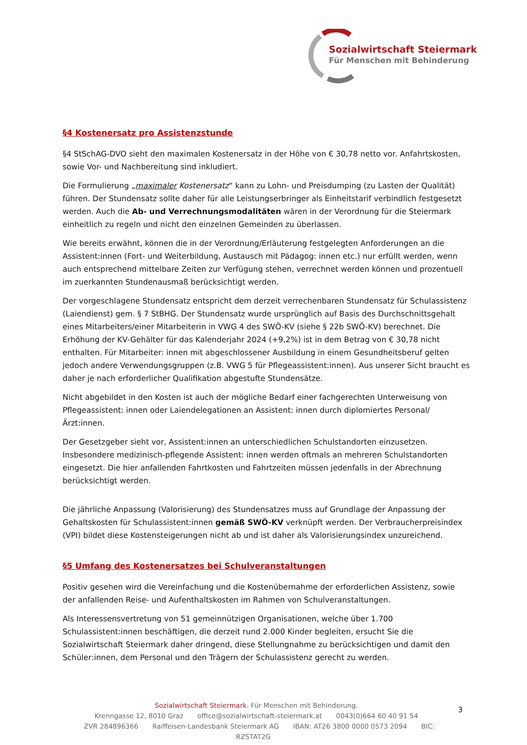Sozialwirtschaft Steiermark
Für Menschen mit Behinderung
§4 Kostenersatz pro Assistenzstunde
§4 StSchAG-DVO sieht den maximalen Kostenersatz in der Höhe von € 30,78 netto vor. Anfahrtskosten, sowie Vor- und Nachbereitung sind inkludiert.
Die Formulierung „maximaler Kostenersatz“ kann zu Lohn- und Preisdumping (zu Lasten der Qualität) führen. Der Stundensatz sollte daher für alle Leistungserbringer als Einheitstarif verbindlich festgesetzt werden. Auch die Ab- und Verrechnungsmodalitäten wären in der Verordnung für die Steiermark einheitlich zu regeln und nicht den einzelnen Gemeinden zu überlassen.
Wie bereits erwähnt, können die in der Verordnung/Erläuterung festgelegten Anforderungen an die Assistent:innen (Fort- und Weiterbildung, Austausch mit Pädagog: innen etc.) nur erfüllt werden, wenn auch entsprechend mittelbare Zeiten zur Verfügung stehen, verrechnet werden können und prozentuell im zuerkannten Stundenausmaß berücksichtigt werden.
Der vorgeschlagene Stundensatz entspricht dem derzeit verrechenbaren Stundensatz für Schulassistenz (Laiendienst) gem. § 7 StBHG. Der Stundensatz wurde ursprünglich auf Basis des Durchschnittsgehalt eines Mitarbeiters/einer Mitarbeiterin in VWG 4 des SWÖ-KV (siehe § 22b SWÖ-KV) berechnet. Die Erhöhung der KV-Gehälter für das Kalenderjahr 2024 (+9,2%) ist in dem Betrag von € 30,78 nicht enthalten. Für Mitarbeiter: innen mit abgeschlossener Ausbildung in einem Gesundheitsberuf gelten jedoch andere Verwendungsgruppen (z.B. VWG 5 für Pflegeassistent:innen). Aus unserer Sicht braucht es daher je nach erforderlicher Qualifikation abgestufte Stundensätze.
Nicht abgebildet in den Kosten ist auch der mögliche Bedarf einer fachgerechten Unterweisung von Pflegeassistent: innen oder Laiendelegationen an Assistent: innen durch diplomiertes Personal/Ärzt:innen.
Der Gesetzgeber sieht vor, Assistent:innen an unterschiedlichen Schulstandorten einzusetzen. Insbesondere medizinisch-pflegende Assistent: innen werden oftmals an mehreren Schulstandorten eingesetzt. Die hier anfallenden Fahrtkosten und Fahrtzeiten müssen jedenfalls in der Abrechnung berücksichtigt werden.
Die jährliche Anpassung (Valorisierung) des Stundensatzes muss auf Grundlage der Anpassung der Gehaltskosten für Schulassistent:innen gemäß SWÖ-KV verknüpft werden. Der Verbraucherpreisindex (VPI) bildet diese Kostensteigerungen nicht ab und ist daher als Valorisierungsindex unzureichend.
§5 Umfang des Kostenersatzes bei Schulveranstaltungen
Positiv gesehen wird die Vereinfachung und die Kostenübernahme der erforderlichen Assistenz, sowie der anfallenden Reise- und Aufenthaltskosten im Rahmen von Schulveranstaltungen.
Als Interessensvertretung von 51 gemeinnützigen Organisationen, welche über 1.700 Schulassistent:innen beschäftigen, die derzeit rund 2.000 Kinder begleiten, ersucht Sie die Sozialwirtschaft Steiermark daher dringend, diese Stellungnahme zu berücksichtigen und damit den Schüler:innen, dem Personal und den Trägern der Schulassistenz gerecht zu werden.
Sozialwirtschaft Steiermark. Für Menschen mit Behinderung.
Krenngasse 12, 8010 Graz office@sozialwirtschaft-steiermark.at 0043(0)664 60 40 91 54
ZVR 284896366 Raiffeisen-Landesbank Steiermark AG IBAN: AT26 3800 0000 0573 2094 BIC: RZSTAT2G
3